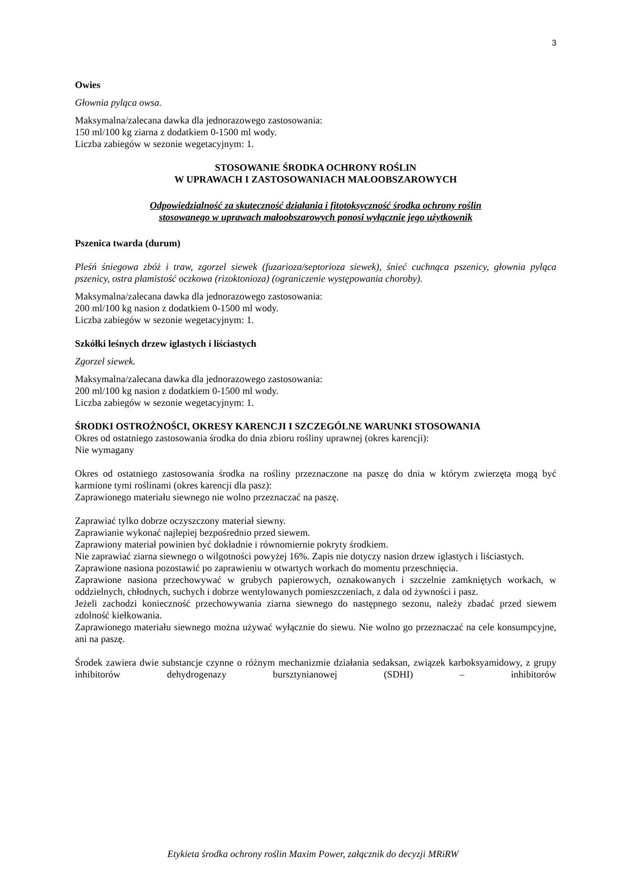3
Owies
Głownia pyląca owsa.
Maksymalna/zalecana dawka dla jednorazowego zastosowania:
150 ml/100 kg ziarna z dodatkiem 0-1500 ml wody.
Liczba zabiegów w sezonie wegetacyjnym: 1.
STOSOWANIE ŚRODKA OCHRONY ROŚLIN
W UPRAWACH I ZASTOSOWANIACH MAŁOOBSZAROWYCH
Odpowiedzialność za skuteczność działania i fitotoksyczność środka ochrony roślin
stosowanego w uprawach małoobszarowych ponosi wyłącznie jego użytkownik
Pszenica twarda (durum)
Pleśń śniegowa zbóż i traw, zgorzel siewek (fuzarioza/septorioza siewek), śnieć cuchnąca pszenicy, głownia pyląca pszenicy, ostra plamistość oczkowa (rizoktonioza) (ograniczenie występowania choroby).
Maksymalna/zalecana dawka dla jednorazowego zastosowania:
200 ml/100 kg nasion z dodatkiem 0-1500 ml wody.
Liczba zabiegów w sezonie wegetacyjnym: 1.
Szkółki leśnych drzew iglastych i liściastych
Zgorzel siewek.
Maksymalna/zalecana dawka dla jednorazowego zastosowania:
200 ml/100 kg nasion z dodatkiem 0-1500 ml wody.
Liczba zabiegów w sezonie wegetacyjnym: 1.
ŚRODKI OSTROŻNOŚCI, OKRESY KARENCJI I SZCZEGÓLNE WARUNKI STOSOWANIA
Okres od ostatniego zastosowania środka do dnia zbioru rośliny uprawnej (okres karencji):
Nie wymagany
Okres od ostatniego zastosowania środka na rośliny przeznaczone na paszę do dnia w którym zwierzęta mogą być karmione tymi roślinami (okres karencji dla pasz):
Zaprawionego materiału siewnego nie wolno przeznaczać na paszę.
Zaprawiać tylko dobrze oczyszczony materiał siewny.
Zaprawianie wykonać najlepiej bezpośrednio przed siewem.
Zaprawiony materiał powinien być dokładnie i równomiernie pokryty środkiem.
Nie zaprawiać ziarna siewnego o wilgotności powyżej 16%. Zapis nie dotyczy nasion drzew iglastych i liściastych.
Zaprawione nasiona pozostawić po zaprawieniu w otwartych workach do momentu przeschnięcia.
Zaprawione nasiona przechowywać w grubych papierowych, oznakowanych i szczelnie zamkniętych workach, w oddzielnych, chłodnych, suchych i dobrze wentylowanych pomieszczeniach, z dala od żywności i pasz.
Jeżeli zachodzi konieczność przechowywania ziarna siewnego do następnego sezonu, należy zbadać przed siewem zdolność kiełkowania.
Zaprawionego materiału siewnego można używać wyłącznie do siewu. Nie wolno go przeznaczać na cele konsumpcyjne, ani na paszę.
Środek zawiera dwie substancje czynne o różnym mechanizmie działania sedaksan, związek karboksyamidowy, z grupy inhibitorów dehydrogenazy bursztynianowej (SDHI) – inhibitorów
Etykieta środka ochrony roślin Maxim Power, załącznik do decyzji MRiRW